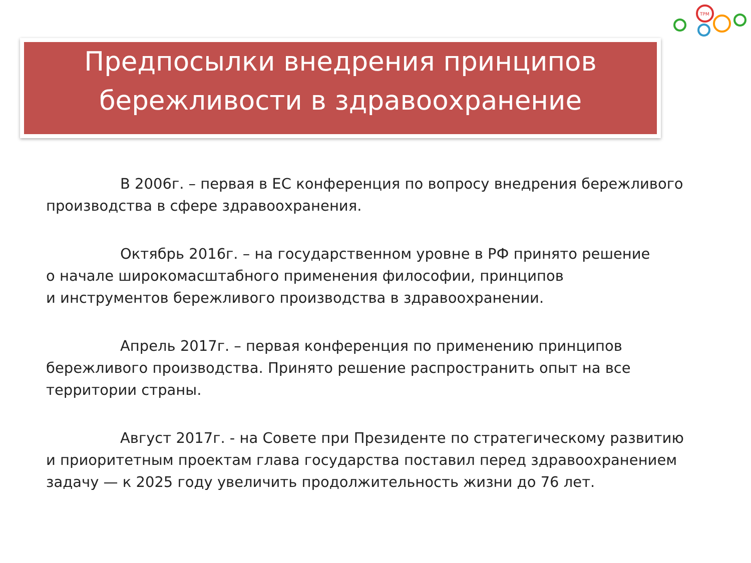TPM
Предпосылки внедрения принципов бережливости в здравоохранение
В 2006г. – первая в ЕС конференция по вопросу внедрения бережливого производства в сфере здравоохранения.
Октябрь 2016г. – на государственном уровне в РФ принято решение
о начале широкомасштабного применения философии, принципов
и инструментов бережливого производства в здравоохранении.
Апрель 2017г. – первая конференция по применению принципов бережливого производства. Принято решение распространить опыт на все территории страны.
Август 2017г. - на Совете при Президенте по стратегическому развитию и приоритетным проектам глава государства поставил перед здравоохранением задачу — к 2025 году увеличить продолжительность жизни до 76 лет.